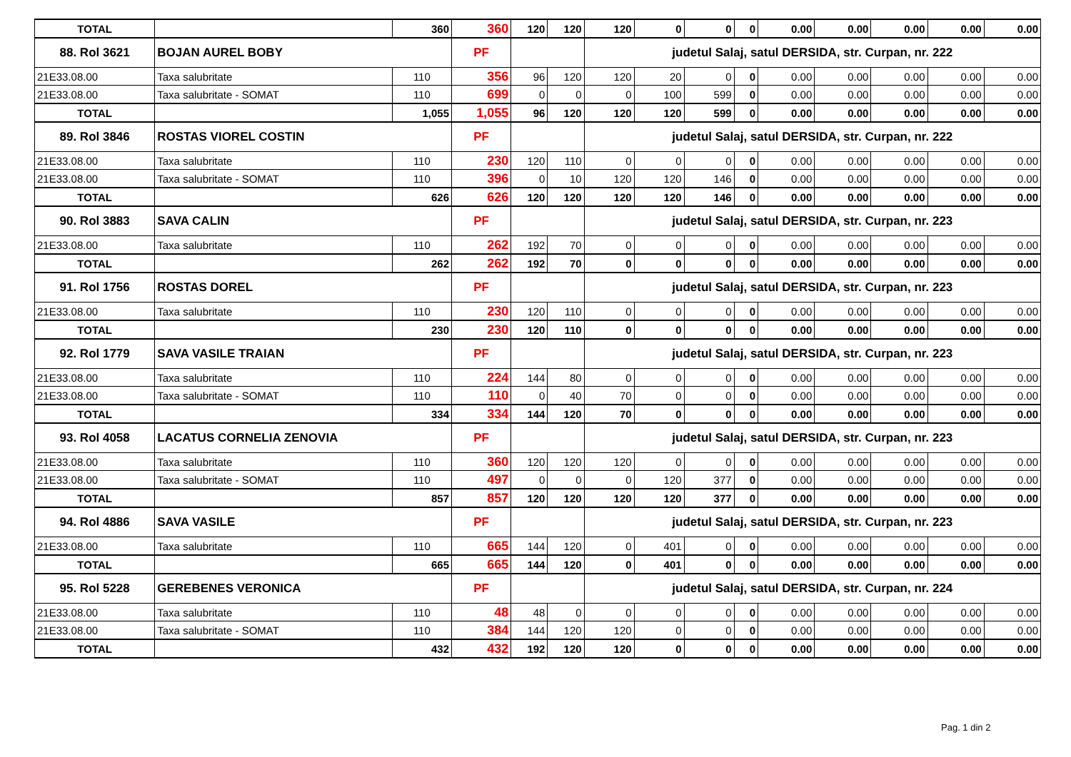| TOTAL | | 360 | 360 | 120 | 120 | 120 | 0 | 0 | 0 | 0.00 | 0.00 | 0.00 | 0.00 | 0.00 |
| 88. Rol 3621 | BOJAN AUREL BOBY | | PF | | | judetul Salaj, satul DERSIDA, str. Curpan, nr. 222 | | | | | | | | |
| 21E33.08.00 | Taxa salubritate | 110 | 356 | 96 | 120 | 120 | 20 | 0 | 0 | 0.00 | 0.00 | 0.00 | 0.00 | 0.00 |
| 21E33.08.00 | Taxa salubritate - SOMAT | 110 | 699 | 0 | 0 | 0 | 100 | 599 | 0 | 0.00 | 0.00 | 0.00 | 0.00 | 0.00 |
| TOTAL | | 1,055 | 1,055 | 96 | 120 | 120 | 120 | 599 | 0 | 0.00 | 0.00 | 0.00 | 0.00 | 0.00 |
| 89. Rol 3846 | ROSTAS VIOREL COSTIN | | PF | | | judetul Salaj, satul DERSIDA, str. Curpan, nr. 222 | | | | | | | | |
| 21E33.08.00 | Taxa salubritate | 110 | 230 | 120 | 110 | 0 | 0 | 0 | 0 | 0.00 | 0.00 | 0.00 | 0.00 | 0.00 |
| 21E33.08.00 | Taxa salubritate - SOMAT | 110 | 396 | 0 | 10 | 120 | 120 | 146 | 0 | 0.00 | 0.00 | 0.00 | 0.00 | 0.00 |
| TOTAL | | 626 | 626 | 120 | 120 | 120 | 120 | 146 | 0 | 0.00 | 0.00 | 0.00 | 0.00 | 0.00 |
| 90. Rol 3883 | SAVA CALIN | | PF | | | judetul Salaj, satul DERSIDA, str. Curpan, nr. 223 | | | | | | | | |
| 21E33.08.00 | Taxa salubritate | 110 | 262 | 192 | 70 | 0 | 0 | 0 | 0 | 0.00 | 0.00 | 0.00 | 0.00 | 0.00 |
| TOTAL | | 262 | 262 | 192 | 70 | 0 | 0 | 0 | 0 | 0.00 | 0.00 | 0.00 | 0.00 | 0.00 |
| 91. Rol 1756 | ROSTAS DOREL | | PF | | | judetul Salaj, satul DERSIDA, str. Curpan, nr. 223 | | | | | | | | |
| 21E33.08.00 | Taxa salubritate | 110 | 230 | 120 | 110 | 0 | 0 | 0 | 0 | 0.00 | 0.00 | 0.00 | 0.00 | 0.00 |
| TOTAL | | 230 | 230 | 120 | 110 | 0 | 0 | 0 | 0 | 0.00 | 0.00 | 0.00 | 0.00 | 0.00 |
| 92. Rol 1779 | SAVA VASILE TRAIAN | | PF | | | judetul Salaj, satul DERSIDA, str. Curpan, nr. 223 | | | | | | | | |
| 21E33.08.00 | Taxa salubritate | 110 | 224 | 144 | 80 | 0 | 0 | 0 | 0 | 0.00 | 0.00 | 0.00 | 0.00 | 0.00 |
| 21E33.08.00 | Taxa salubritate - SOMAT | 110 | 110 | 0 | 40 | 70 | 0 | 0 | 0 | 0.00 | 0.00 | 0.00 | 0.00 | 0.00 |
| TOTAL | | 334 | 334 | 144 | 120 | 70 | 0 | 0 | 0 | 0.00 | 0.00 | 0.00 | 0.00 | 0.00 |
| 93. Rol 4058 | LACATUS CORNELIA ZENOVIA | | PF | | | judetul Salaj, satul DERSIDA, str. Curpan, nr. 223 | | | | | | | | |
| 21E33.08.00 | Taxa salubritate | 110 | 360 | 120 | 120 | 120 | 0 | 0 | 0 | 0.00 | 0.00 | 0.00 | 0.00 | 0.00 |
| 21E33.08.00 | Taxa salubritate - SOMAT | 110 | 497 | 0 | 0 | 0 | 120 | 377 | 0 | 0.00 | 0.00 | 0.00 | 0.00 | 0.00 |
| TOTAL | | 857 | 857 | 120 | 120 | 120 | 120 | 377 | 0 | 0.00 | 0.00 | 0.00 | 0.00 | 0.00 |
| 94. Rol 4886 | SAVA VASILE | | PF | | | judetul Salaj, satul DERSIDA, str. Curpan, nr. 223 | | | | | | | | |
| 21E33.08.00 | Taxa salubritate | 110 | 665 | 144 | 120 | 0 | 401 | 0 | 0 | 0.00 | 0.00 | 0.00 | 0.00 | 0.00 |
| TOTAL | | 665 | 665 | 144 | 120 | 0 | 401 | 0 | 0 | 0.00 | 0.00 | 0.00 | 0.00 | 0.00 |
| 95. Rol 5228 | GEREBENES VERONICA | | PF | | | judetul Salaj, satul DERSIDA, str. Curpan, nr. 224 | | | | | | | | |
| 21E33.08.00 | Taxa salubritate | 110 | 48 | 48 | 0 | 0 | 0 | 0 | 0 | 0.00 | 0.00 | 0.00 | 0.00 | 0.00 |
| 21E33.08.00 | Taxa salubritate - SOMAT | 110 | 384 | 144 | 120 | 120 | 0 | 0 | 0 | 0.00 | 0.00 | 0.00 | 0.00 | 0.00 |
| TOTAL | | 432 | 432 | 192 | 120 | 120 | 0 | 0 | 0 | 0.00 | 0.00 | 0.00 | 0.00 | 0.00 |
Pag. 1 din 2